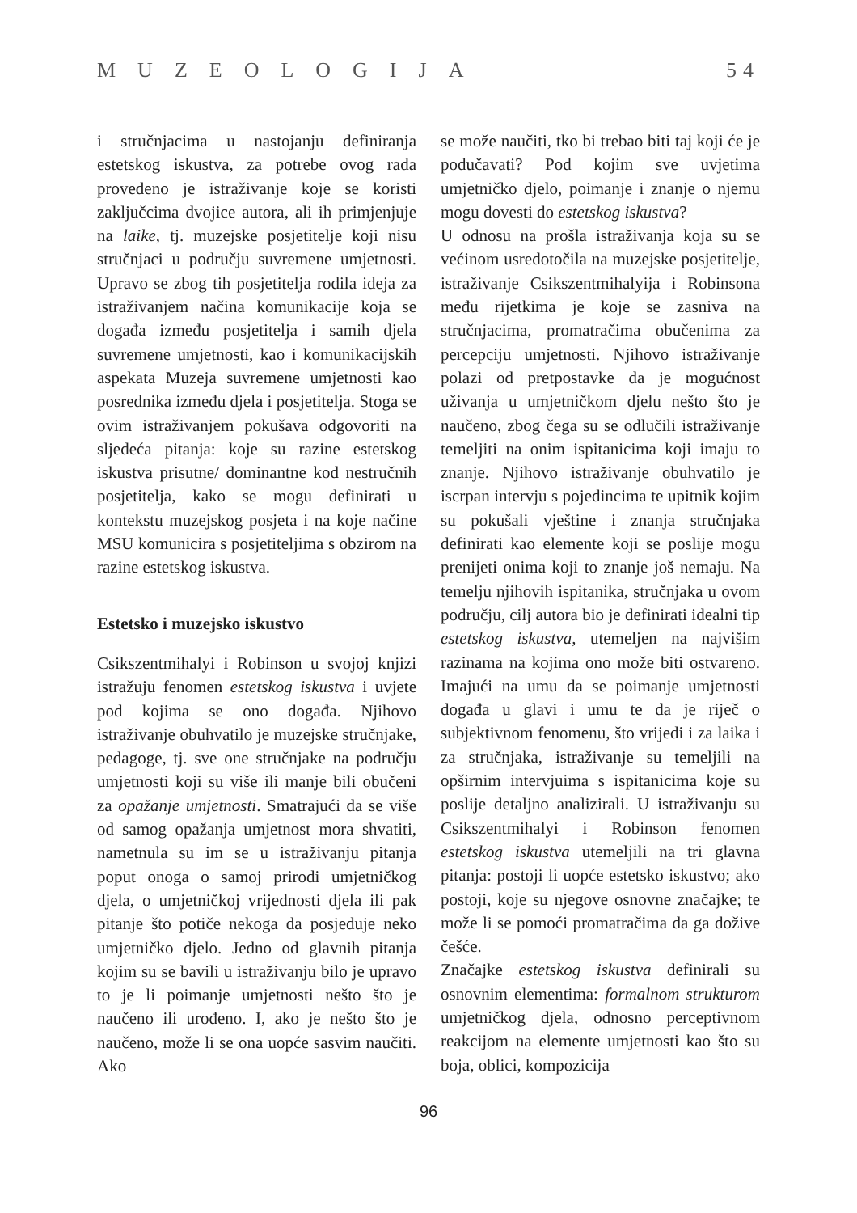MUZEOLOGIJA 54
i stručnjacima u nastojanju definiranja estetskog iskustva, za potrebe ovog rada provedeno je istraživanje koje se koristi zaključcima dvojice autora, ali ih primjenjuje na laike, tj. muzejske posjetitelje koji nisu stručnjaci u području suvremene umjetnosti. Upravo se zbog tih posjetitelja rodila ideja za istraživanjem načina komunikacije koja se događa između posjetitelja i samih djela suvremene umjetnosti, kao i komunikacijskih aspekata Muzeja suvremene umjetnosti kao posrednika između djela i posjetitelja. Stoga se ovim istraživanjem pokušava odgovoriti na sljedeća pitanja: koje su razine estetskog iskustva prisutne/ dominantne kod nestručnih posjetitelja, kako se mogu definirati u kontekstu muzejskog posjeta i na koje načine MSU komunicira s posjetiteljima s obzirom na razine estetskog iskustva.
Estetsko i muzejsko iskustvo
Csikszentmihalyi i Robinson u svojoj knjizi istražuju fenomen estetskog iskustva i uvjete pod kojima se ono događa. Njihovo istraživanje obuhvatilo je muzejske stručnjake, pedagoge, tj. sve one stručnjake na području umjetnosti koji su više ili manje bili obučeni za opažanje umjetnosti. Smatrajući da se više od samog opažanja umjetnost mora shvatiti, nametnula su im se u istraživanju pitanja poput onoga o samoj prirodi umjetničkog djela, o umjetničkoj vrijednosti djela ili pak pitanje što potiče nekoga da posjeduje neko umjetničko djelo. Jedno od glavnih pitanja kojim su se bavili u istraživanju bilo je upravo to je li poimanje umjetnosti nešto što je naučeno ili urođeno. I, ako je nešto što je naučeno, može li se ona uopće sasvim naučiti. Ako
se može naučiti, tko bi trebao biti taj koji će je podučavati? Pod kojim sve uvjetima umjetničko djelo, poimanje i znanje o njemu mogu dovesti do estetskog iskustva?
U odnosu na prošla istraživanja koja su se većinom usredotočila na muzejske posjetitelje, istraživanje Csikszentmihalyija i Robinsona među rijetkima je koje se zasniva na stručnjacima, promatračima obučenima za percepciju umjetnosti. Njihovo istraživanje polazi od pretpostavke da je mogućnost uživanja u umjetničkom djelu nešto što je naučeno, zbog čega su se odlučili istraživanje temeljiti na onim ispitanicima koji imaju to znanje. Njihovo istraživanje obuhvatilo je iscrpan intervju s pojedincima te upitnik kojim su pokušali vještine i znanja stručnjaka definirati kao elemente koji se poslije mogu prenijeti onima koji to znanje još nemaju. Na temelju njihovih ispitanika, stručnjaka u ovom području, cilj autora bio je definirati idealni tip estetskog iskustva, utemeljen na najvišim razinama na kojima ono može biti ostvareno. Imajući na umu da se poimanje umjetnosti događa u glavi i umu te da je riječ o subjektivnom fenomenu, što vrijedi i za laika i za stručnjaka, istraživanje su temeljili na opširnim intervjuima s ispitanicima koje su poslije detaljno analizirali. U istraživanju su Csikszentmihalyi i Robinson fenomen estetskog iskustva utemeljili na tri glavna pitanja: postoji li uopće estetsko iskustvo; ako postoji, koje su njegove osnovne značajke; te može li se pomoći promatračima da ga dožive češće.
Značajke estetskog iskustva definirali su osnovnim elementima: formalnom strukturom umjetničkog djela, odnosno perceptivnom reakcijom na elemente umjetnosti kao što su boja, oblici, kompozicija
96